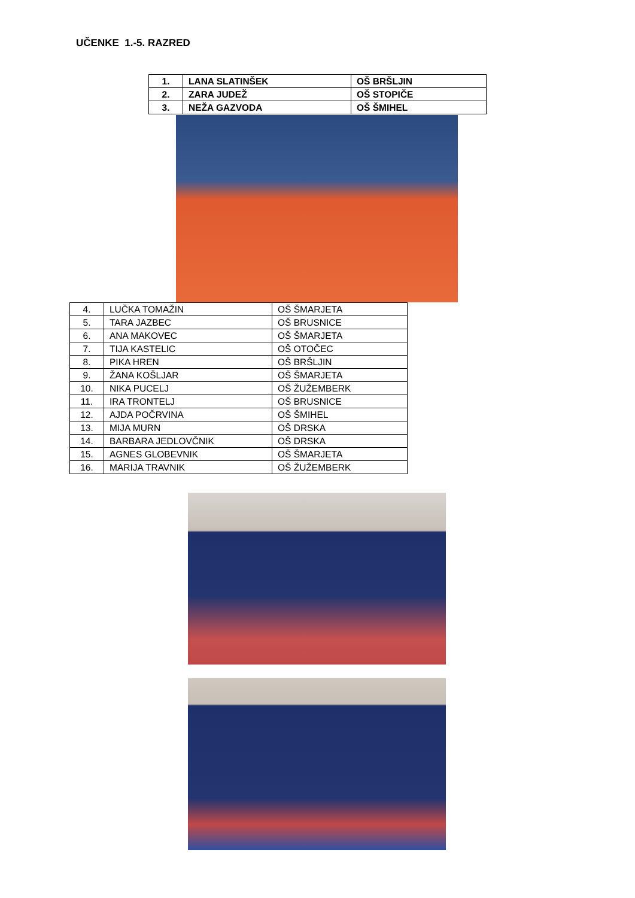UČENKE 1.-5. RAZRED
| 1. | LANA SLATINŠEK | OŠ BRŠLJIN |
| 2. | ZARA JUDEŽ | OŠ STOPIČE |
| 3. | NEŽA GAZVODA | OŠ ŠMIHEL |
| 4. | LUČKA TOMAŽIN | OŠ ŠMARJETA |
| 5. | TARA JAZBEC | OŠ BRUSNICE |
| 6. | ANA MAKOVEC | OŠ ŠMARJETA |
| 7. | TIJA KASTELIC | OŠ OTOČEC |
| 8. | PIKA HREN | OŠ BRŠLJIN |
| 9. | ŽANA KOŠLJAR | OŠ ŠMARJETA |
| 10. | NIKA PUCELJ | OŠ ŽUŽEMBERK |
| 11. | IRA TRONTELJ | OŠ BRUSNICE |
| 12. | AJDA POČRVINA | OŠ ŠMIHEL |
| 13. | MIJA MURN | OŠ DRSKA |
| 14. | BARBARA JEDLOVČNIK | OŠ DRSKA |
| 15. | AGNES GLOBEVNIK | OŠ ŠMARJETA |
| 16. | MARIJA TRAVNIK | OŠ ŽUŽEMBERK |